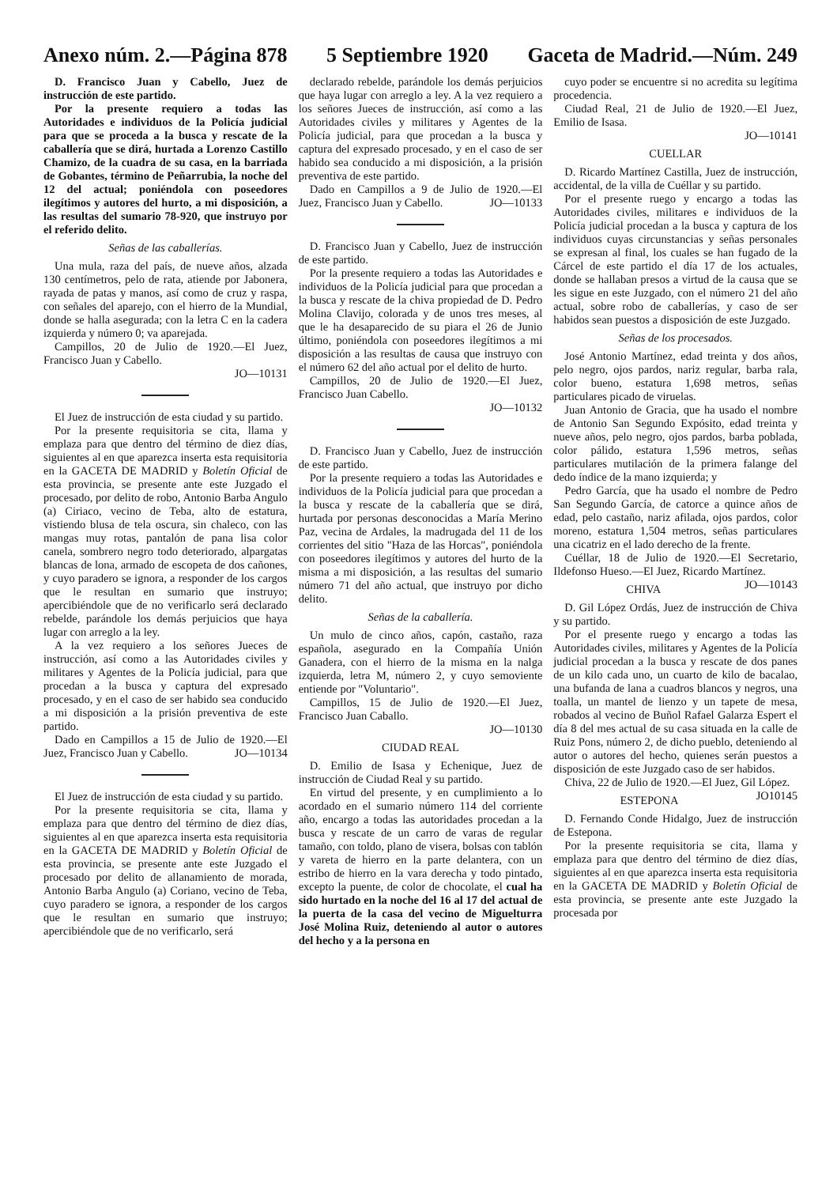Anexo núm. 2.—Página 878 5 Septiembre 1920 Gaceta de Madrid.—Núm. 249
D. Francisco Juan y Cabello, Juez de instrucción de este partido.
Por la presente requiero a todas las Autoridades e individuos de la Policía judicial para que se proceda a la busca y rescate de la caballería que se dirá, hurtada a Lorenzo Castillo Chamizo, de la cuadra de su casa, en la barriada de Gobantes, término de Peñarrubia, la noche del 12 del actual; poniéndola con poseedores ilegítimos y autores del hurto, a mi disposición, a las resultas del sumario 78-920, que instruyo por el referido delito.
Señas de las caballerías.
Una mula, raza del país, de nueve años, alzada 130 centímetros, pelo de rata, atiende por Jabonera, rayada de patas y manos, así como de cruz y raspa, con señales del aparejo, con el hierro de la Mundial, donde se halla asegurada; con la letra C en la cadera izquierda y número 0; va aparejada.
Campillos, 20 de Julio de 1920.—El Juez, Francisco Juan y Cabello.
JO—10131
El Juez de instrucción de esta ciudad y su partido.
Por la presente requisitoria se cita, llama y emplaza para que dentro del término de diez días, siguientes al en que aparezca inserta esta requisitoria en la GACETA DE MADRID y Boletín Oficial de esta provincia, se presente ante este Juzgado el procesado, por delito de robo, Antonio Barba Angulo (a) Ciriaco, vecino de Teba, alto de estatura, vistiendo blusa de tela oscura, sin chaleco, con las mangas muy rotas, pantalón de pana lisa color canela, sombrero negro todo deteriorado, alpargatas blancas de lona, armado de escopeta de dos cañones, y cuyo paradero se ignora, a responder de los cargos que le resultan en sumario que instruyo; apercibiéndole que de no verificarlo será declarado rebelde, parándole los demás perjuicios que haya lugar con arreglo a la ley.
A la vez requiero a los señores Jueces de instrucción, así como a las Autoridades civiles y militares y Agentes de la Policía judicial, para que procedan a la busca y captura del expresado procesado, y en el caso de ser habido sea conducido a mi disposición a la prisión preventiva de este partido.
Dado en Campillos a 15 de Julio de 1920.—El Juez, Francisco Juan y Cabello. JO—10134
El Juez de instrucción de esta ciudad y su partido.
Por la presente requisitoria se cita, llama y emplaza para que dentro del término de diez días, siguientes al en que aparezca inserta esta requisitoria en la GACETA DE MADRID y Boletín Oficial de esta provincia, se presente ante este Juzgado el procesado por delito de allanamiento de morada, Antonio Barba Angulo (a) Coriano, vecino de Teba, cuyo paradero se ignora, a responder de los cargos que le resultan en sumario que instruyo; apercibiéndole que de no verificarlo, será
declarado rebelde, parándole los demás perjuicios que haya lugar con arreglo a ley. A la vez requiero a los señores Jueces de instrucción, así como a las Autoridades civiles y militares y Agentes de la Policía judicial, para que procedan a la busca y captura del expresado procesado, y en el caso de ser habido sea conducido a mi disposición, a la prisión preventiva de este partido.
Dado en Campillos a 9 de Julio de 1920.—El Juez, Francisco Juan y Cabello. JO—10133
D. Francisco Juan y Cabello, Juez de instrucción de este partido.
Por la presente requiero a todas las Autoridades e individuos de la Policía judicial para que procedan a la busca y rescate de la chiva propiedad de D. Pedro Molina Clavijo, colorada y de unos tres meses, al que le ha desaparecido de su piara el 26 de Junio último, poniéndola con poseedores ilegítimos a mi disposición a las resultas de causa que instruyo con el número 62 del año actual por el delito de hurto.
Campillos, 20 de Julio de 1920.—El Juez, Francisco Juan Cabello.
JO—10132
D. Francisco Juan y Cabello, Juez de instrucción de este partido.
Por la presente requiero a todas las Autoridades e individuos de la Policía judicial para que procedan a la busca y rescate de la caballería que se dirá, hurtada por personas desconocidas a María Merino Paz, vecina de Ardales, la madrugada del 11 de los corrientes del sitio "Haza de las Horcas", poniéndola con poseedores ilegítimos y autores del hurto de la misma a mi disposición, a las resultas del sumario número 71 del año actual, que instruyo por dicho delito.
Señas de la caballería.
Un mulo de cinco años, capón, castaño, raza española, asegurado en la Compañía Unión Ganadera, con el hierro de la misma en la nalga izquierda, letra M, número 2, y cuyo semoviente entiende por "Voluntario".
Campillos, 15 de Julio de 1920.—El Juez, Francisco Juan Caballo.
JO—10130
CIUDAD REAL
D. Emilio de Isasa y Echenique, Juez de instrucción de Ciudad Real y su partido.
En virtud del presente, y en cumplimiento a lo acordado en el sumario número 114 del corriente año, encargo a todas las autoridades procedan a la busca y rescate de un carro de varas de regular tamaño, con toldo, plano de visera, bolsas con tablón y vareta de hierro en la parte delantera, con un estribo de hierro en la vara derecha y todo pintado, excepto la puente, de color de chocolate, el cual ha sido hurtado en la noche del 16 al 17 del actual de la puerta de la casa del vecino de Miguelturra José Molina Ruiz, deteniendo al autor o autores del hecho y a la persona en
cuyo poder se encuentre si no acredita su legítima procedencia.
Ciudad Real, 21 de Julio de 1920.—El Juez, Emilio de Isasa.
JO—10141
CUELLAR
D. Ricardo Martínez Castilla, Juez de instrucción, accidental, de la villa de Cuéllar y su partido.
Por el presente ruego y encargo a todas las Autoridades civiles, militares e individuos de la Policía judicial procedan a la busca y captura de los individuos cuyas circunstancias y señas personales se expresan al final, los cuales se han fugado de la Cárcel de este partido el día 17 de los actuales, donde se hallaban presos a virtud de la causa que se les sigue en este Juzgado, con el número 21 del año actual, sobre robo de caballerías, y caso de ser habidos sean puestos a disposición de este Juzgado.
Señas de los procesados.
José Antonio Martínez, edad treinta y dos años, pelo negro, ojos pardos, nariz regular, barba rala, color bueno, estatura 1,698 metros, señas particulares picado de viruelas.
Juan Antonio de Gracia, que ha usado el nombre de Antonio San Segundo Expósito, edad treinta y nueve años, pelo negro, ojos pardos, barba poblada, color pálido, estatura 1,596 metros, señas particulares mutilación de la primera falange del dedo índice de la mano izquierda; y
Pedro García, que ha usado el nombre de Pedro San Segundo García, de catorce a quince años de edad, pelo castaño, nariz afilada, ojos pardos, color moreno, estatura 1,504 metros, señas particulares una cicatriz en el lado derecho de la frente.
Cuéllar, 18 de Julio de 1920.—El Secretario, Ildefonso Hueso.—El Juez, Ricardo Martínez. JO—10143
CHIVA
D. Gil López Ordás, Juez de instrucción de Chiva y su partido.
Por el presente ruego y encargo a todas las Autoridades civiles, militares y Agentes de la Policía judicial procedan a la busca y rescate de dos panes de un kilo cada uno, un cuarto de kilo de bacalao, una bufanda de lana a cuadros blancos y negros, una toalla, un mantel de lienzo y un tapete de mesa, robados al vecino de Buñol Rafael Galarza Espert el día 8 del mes actual de su casa situada en la calle de Ruiz Pons, número 2, de dicho pueblo, deteniendo al autor o autores del hecho, quienes serán puestos a disposición de este Juzgado caso de ser habidos.
Chiva, 22 de Julio de 1920.—El Juez, Gil López. JO10145
ESTEPONA
D. Fernando Conde Hidalgo, Juez de instrucción de Estepona.
Por la presente requisitoria se cita, llama y emplaza para que dentro del término de diez días, siguientes al en que aparezca inserta esta requisitoria en la GACETA DE MADRID y Boletín Oficial de esta provincia, se presente ante este Juzgado la procesada por